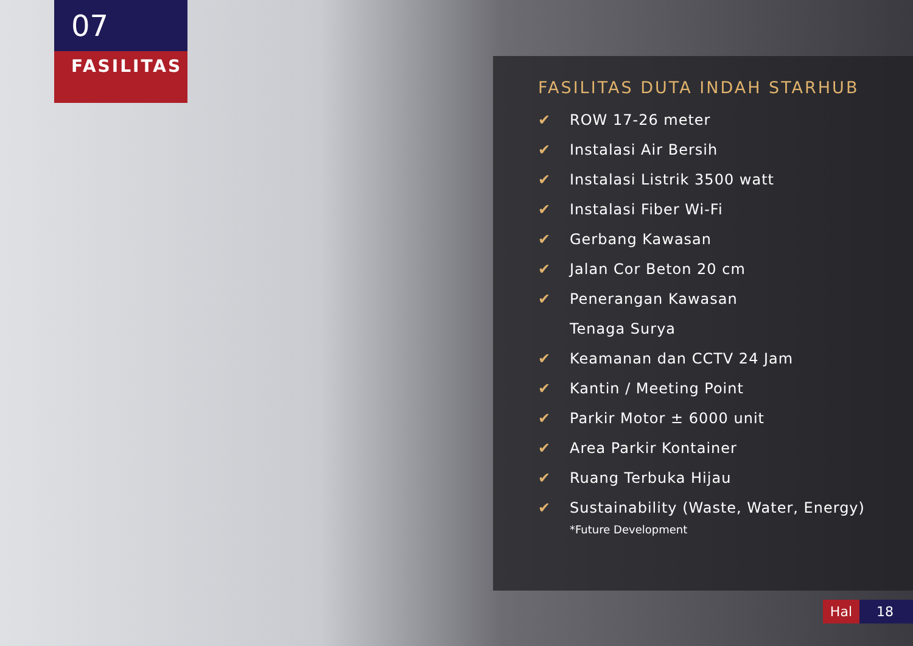07
FASILITAS
FASILITAS DUTA INDAH STARHUB
✔ ROW 17-26 meter
✔ Instalasi Air Bersih
✔ Instalasi Listrik 3500 watt
✔ Instalasi Fiber Wi-Fi
✔ Gerbang Kawasan
✔ Jalan Cor Beton 20 cm
✔ Penerangan Kawasan
Tenaga Surya
✔ Keamanan dan CCTV 24 Jam
✔ Kantin / Meeting Point
✔ Parkir Motor ± 6000 unit
✔ Area Parkir Kontainer
✔ Ruang Terbuka Hijau
✔ Sustainability (Waste, Water, Energy)
*Future Development
Hal 18